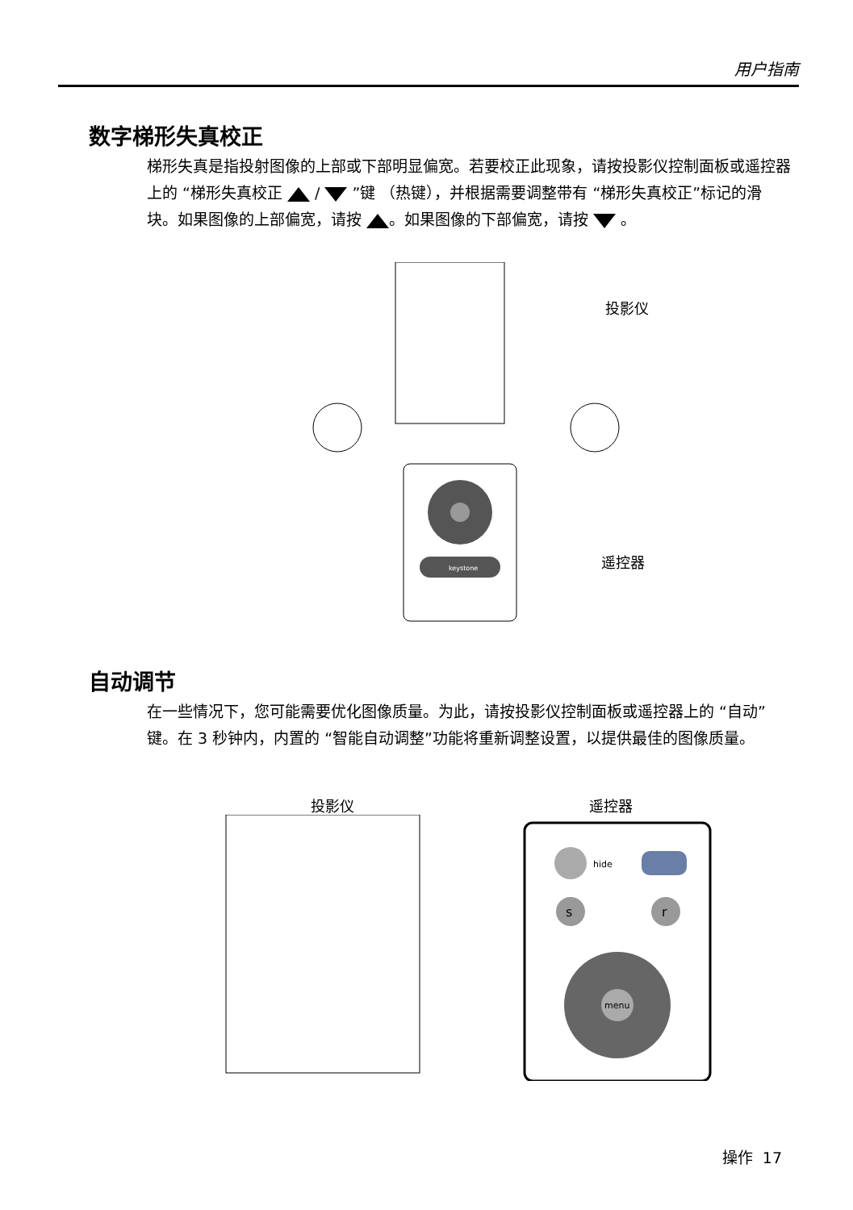用户指南
数字梯形失真校正
梯形失真是指投射图像的上部或下部明显偏宽。若要校正此现象，请按投影仪控制面板或遥控器上的 “梯形失真校正 / ”键 （热键），并根据需要调整带有 “梯形失真校正”标记的滑块。如果图像的上部偏宽，请按 。如果图像的下部偏宽，请按 。
keystone
投影仪
遥控器
自动调节
在一些情况下，您可能需要优化图像质量。为此，请按投影仪控制面板或遥控器上的 “自动”键。在 3 秒钟内，内置的 “智能自动调整”功能将重新调整设置，以提供最佳的图像质量。
投影仪 遥控器
hide
s
r
menu
操作 17